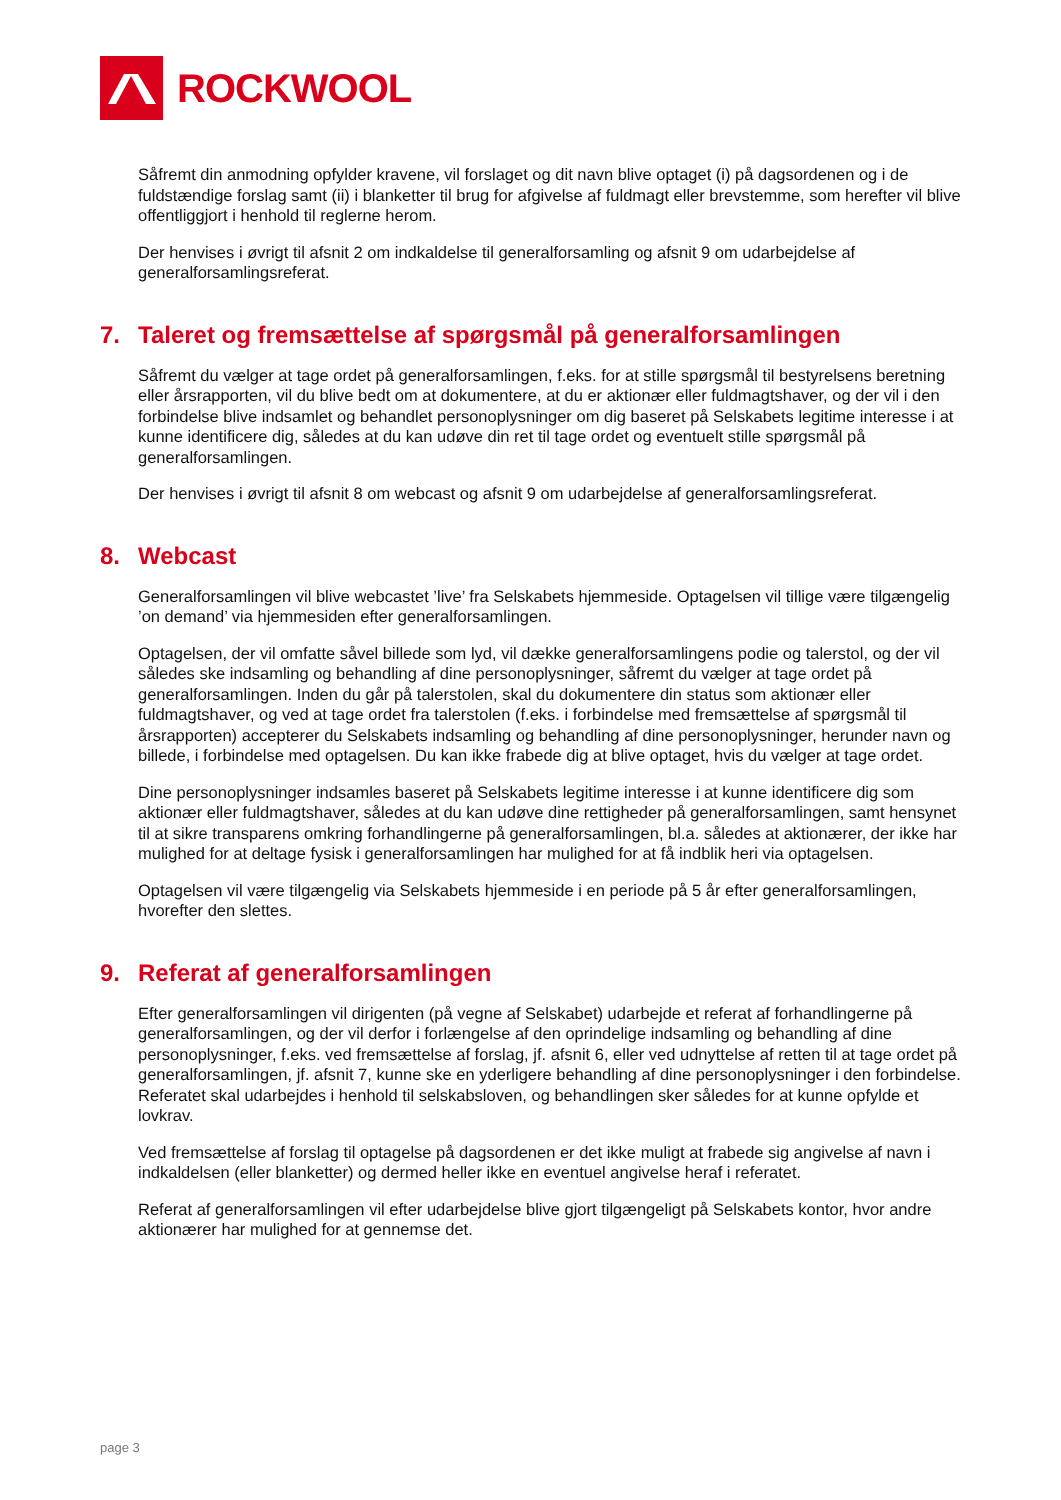ROCKWOOL
Såfremt din anmodning opfylder kravene, vil forslaget og dit navn blive optaget (i) på dagsordenen og i de fuldstændige forslag samt (ii) i blanketter til brug for afgivelse af fuldmagt eller brevstemme, som herefter vil blive offentliggjort i henhold til reglerne herom.
Der henvises i øvrigt til afsnit 2 om indkaldelse til generalforsamling og afsnit 9 om udarbejdelse af generalforsamlingsreferat.
7. Taleret og fremsættelse af spørgsmål på generalforsamlingen
Såfremt du vælger at tage ordet på generalforsamlingen, f.eks. for at stille spørgsmål til bestyrelsens beretning eller årsrapporten, vil du blive bedt om at dokumentere, at du er aktionær eller fuldmagtshaver, og der vil i den forbindelse blive indsamlet og behandlet personoplysninger om dig baseret på Selskabets legitime interesse i at kunne identificere dig, således at du kan udøve din ret til tage ordet og eventuelt stille spørgsmål på generalforsamlingen.
Der henvises i øvrigt til afsnit 8 om webcast og afsnit 9 om udarbejdelse af generalforsamlingsreferat.
8. Webcast
Generalforsamlingen vil blive webcastet ’live’ fra Selskabets hjemmeside. Optagelsen vil tillige være tilgængelig ’on demand’ via hjemmesiden efter generalforsamlingen.
Optagelsen, der vil omfatte såvel billede som lyd, vil dække generalforsamlingens podie og talerstol, og der vil således ske indsamling og behandling af dine personoplysninger, såfremt du vælger at tage ordet på generalforsamlingen. Inden du går på talerstolen, skal du dokumentere din status som aktionær eller fuldmagtshaver, og ved at tage ordet fra talerstolen (f.eks. i forbindelse med fremsættelse af spørgsmål til årsrapporten) accepterer du Selskabets indsamling og behandling af dine personoplysninger, herunder navn og billede, i forbindelse med optagelsen. Du kan ikke frabede dig at blive optaget, hvis du vælger at tage ordet.
Dine personoplysninger indsamles baseret på Selskabets legitime interesse i at kunne identificere dig som aktionær eller fuldmagtshaver, således at du kan udøve dine rettigheder på generalforsamlingen, samt hensynet til at sikre transparens omkring forhandlingerne på generalforsamlingen, bl.a. således at aktionærer, der ikke har mulighed for at deltage fysisk i generalforsamlingen har mulighed for at få indblik heri via optagelsen.
Optagelsen vil være tilgængelig via Selskabets hjemmeside i en periode på 5 år efter generalforsamlingen, hvorefter den slettes.
9. Referat af generalforsamlingen
Efter generalforsamlingen vil dirigenten (på vegne af Selskabet) udarbejde et referat af forhandlingerne på generalforsamlingen, og der vil derfor i forlængelse af den oprindelige indsamling og behandling af dine personoplysninger, f.eks. ved fremsættelse af forslag, jf. afsnit 6, eller ved udnyttelse af retten til at tage ordet på generalforsamlingen, jf. afsnit 7, kunne ske en yderligere behandling af dine personoplysninger i den forbindelse. Referatet skal udarbejdes i henhold til selskabsloven, og behandlingen sker således for at kunne opfylde et lovkrav.
Ved fremsættelse af forslag til optagelse på dagsordenen er det ikke muligt at frabede sig angivelse af navn i indkaldelsen (eller blanketter) og dermed heller ikke en eventuel angivelse heraf i referatet.
Referat af generalforsamlingen vil efter udarbejdelse blive gjort tilgængeligt på Selskabets kontor, hvor andre aktionærer har mulighed for at gennemse det.
page 3